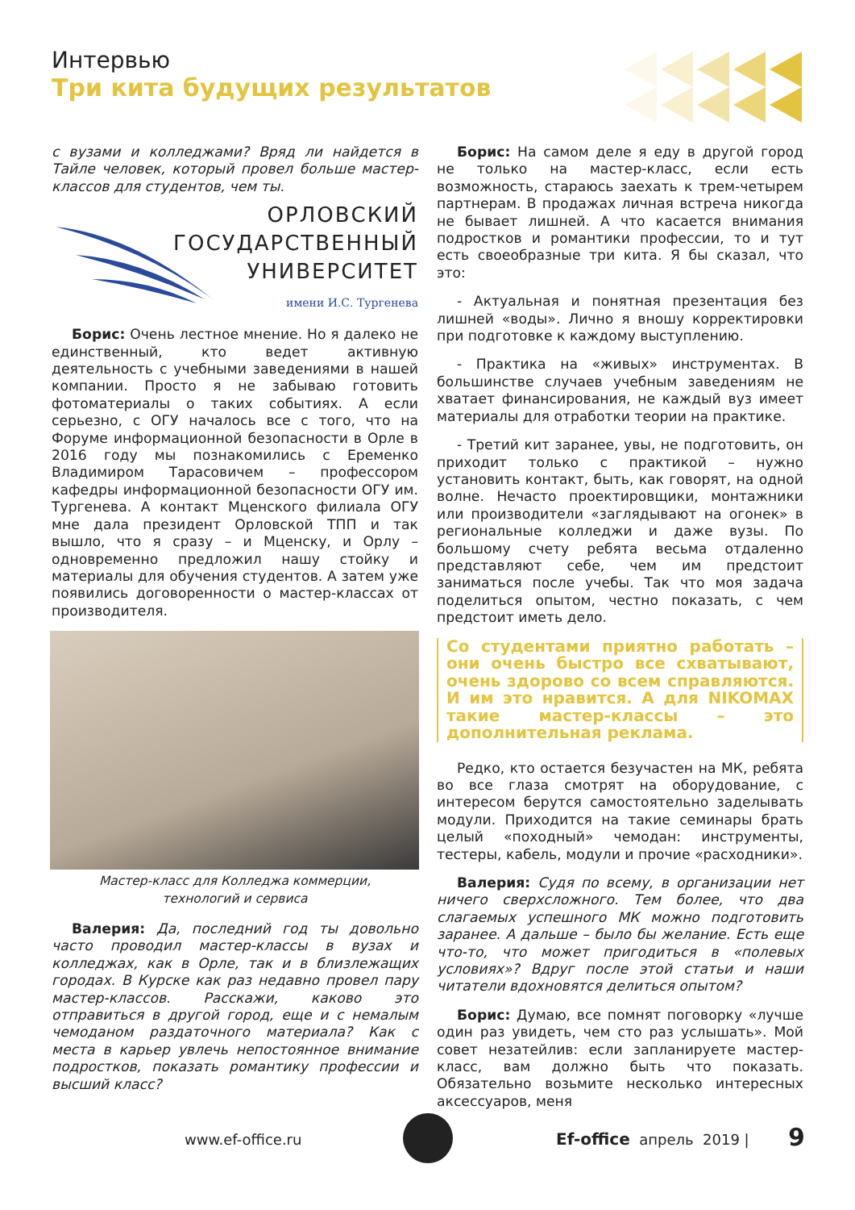Интервью
Три кита будущих результатов
с вузами и колледжами? Вряд ли найдется в Тайле человек, который провел больше мастер-классов для студентов, чем ты.
ОРЛОВСКИЙ
ГОСУДАРСТВЕННЫЙ
УНИВЕРСИТЕТ
имени И.С. Тургенева
Борис: Очень лестное мнение. Но я далеко не единственный, кто ведет активную деятельность с учебными заведениями в нашей компании. Просто я не забываю готовить фотоматериалы о таких событиях. А если серьезно, с ОГУ началось все с того, что на Форуме информационной безопасности в Орле в 2016 году мы познакомились с Еременко Владимиром Тарасовичем – профессором кафедры информационной безопасности ОГУ им. Тургенева. А контакт Мценского филиала ОГУ мне дала президент Орловской ТПП и так вышло, что я сразу – и Мценску, и Орлу – одновременно предложил нашу стойку и материалы для обучения студентов. А затем уже появились договоренности о мастер-классах от производителя.
Мастер-класс для Колледжа коммерции,
технологий и сервиса
Валерия: Да, последний год ты довольно часто проводил мастер-классы в вузах и колледжах, как в Орле, так и в близлежащих городах. В Курске как раз недавно провел пару мастер-классов. Расскажи, каково это отправиться в другой город, еще и с немалым чемоданом раздаточного материала? Как с места в карьер увлечь непостоянное внимание подростков, показать романтику профессии и высший класс?
Борис: На самом деле я еду в другой город не только на мастер-класс, если есть возможность, стараюсь заехать к трем-четырем партнерам. В продажах личная встреча никогда не бывает лишней. А что касается внимания подростков и романтики профессии, то и тут есть своеобразные три кита. Я бы сказал, что это:
- Актуальная и понятная презентация без лишней «воды». Лично я вношу корректировки при подготовке к каждому выступлению.
- Практика на «живых» инструментах. В большинстве случаев учебным заведениям не хватает финансирования, не каждый вуз имеет материалы для отработки теории на практике.
- Третий кит заранее, увы, не подготовить, он приходит только с практикой – нужно установить контакт, быть, как говорят, на одной волне. Нечасто проектировщики, монтажники или производители «заглядывают на огонек» в региональные колледжи и даже вузы. По большому счету ребята весьма отдаленно представляют себе, чем им предстоит заниматься после учебы. Так что моя задача поделиться опытом, честно показать, с чем предстоит иметь дело.
Со студентами приятно работать – они очень быстро все схватывают, очень здорово со всем справляются. И им это нравится. А для NIKOMAX такие мастер-классы – это дополнительная реклама.
Редко, кто остается безучастен на МК, ребята во все глаза смотрят на оборудование, с интересом берутся самостоятельно заделывать модули. Приходится на такие семинары брать целый «походный» чемодан: инструменты, тестеры, кабель, модули и прочие «расходники».
Валерия: Судя по всему, в организации нет ничего сверхсложного. Тем более, что два слагаемых успешного МК можно подготовить заранее. А дальше – было бы желание. Есть еще что-то, что может пригодиться в «полевых условиях»? Вдруг после этой статьи и наши читатели вдохновятся делиться опытом?
Борис: Думаю, все помнят поговорку «лучше один раз увидеть, чем сто раз услышать». Мой совет незатейлив: если запланируете мастер-класс, вам должно быть что показать. Обязательно возьмите несколько интересных аксессуаров, меня
www.ef-office.ru Ef-office апрель 2019 | 9